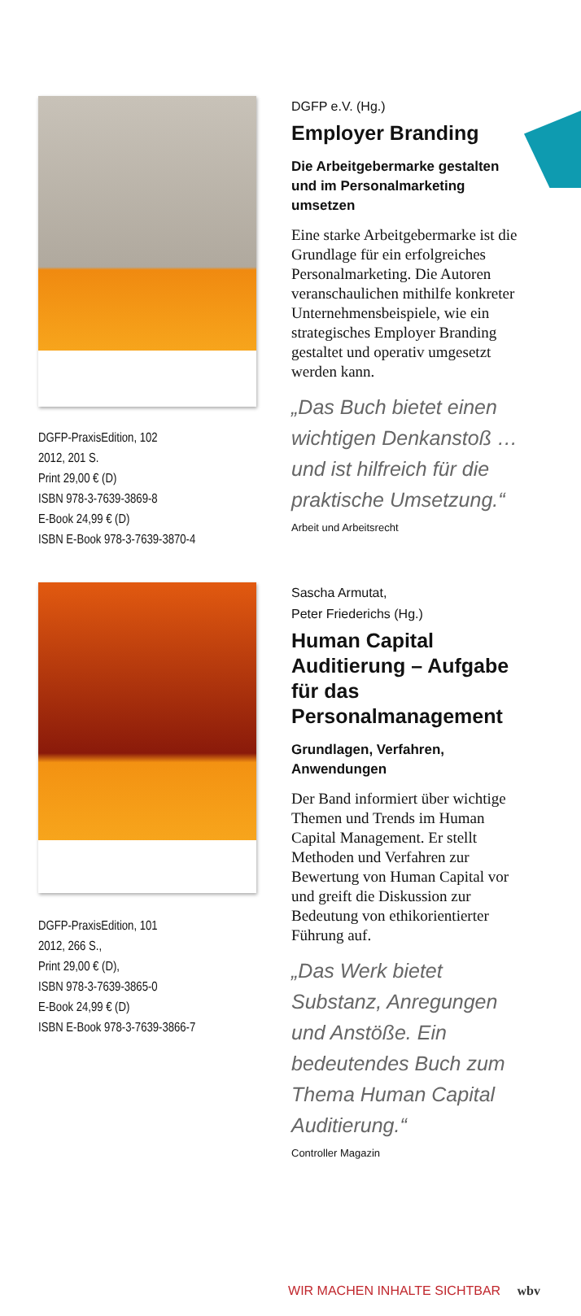DGFP-PraxisEdition, 102
2012, 201 S.
Print 29,00 € (D)
ISBN 978-3-7639-3869-8
E-Book 24,99 € (D)
ISBN E-Book 978-3-7639-3870-4
DGFP e.V. (Hg.)
Employer Branding
Die Arbeitgebermarke gestalten und im Personalmarketing umsetzen
Eine starke Arbeitgebermarke ist die Grundlage für ein erfolgreiches Personalmarketing. Die Autoren veranschaulichen mithilfe konkreter Unternehmensbeispiele, wie ein strategisches Employer Branding gestaltet und operativ umgesetzt werden kann.
„Das Buch bietet einen wichtigen Denkanstoß … und ist hilfreich für die praktische Umsetzung.“
Arbeit und Arbeitsrecht
DGFP-PraxisEdition, 101
2012, 266 S.,
Print 29,00 € (D),
ISBN 978-3-7639-3865-0
E-Book 24,99 € (D)
ISBN E-Book 978-3-7639-3866-7
Sascha Armutat,
Peter Friederichs (Hg.)
Human Capital Auditierung – Aufgabe für das Personalmanagement
Grundlagen, Verfahren, Anwendungen
Der Band informiert über wichtige Themen und Trends im Human Capital Management. Er stellt Methoden und Verfahren zur Bewertung von Human Capital vor und greift die Diskussion zur Bedeutung von ethikorientierter Führung auf.
„Das Werk bietet Substanz, Anregungen und Anstöße. Ein bedeutendes Buch zum Thema Human Capital Auditierung.“
Controller Magazin
WIR MACHEN INHALTE SICHTBAR wbv